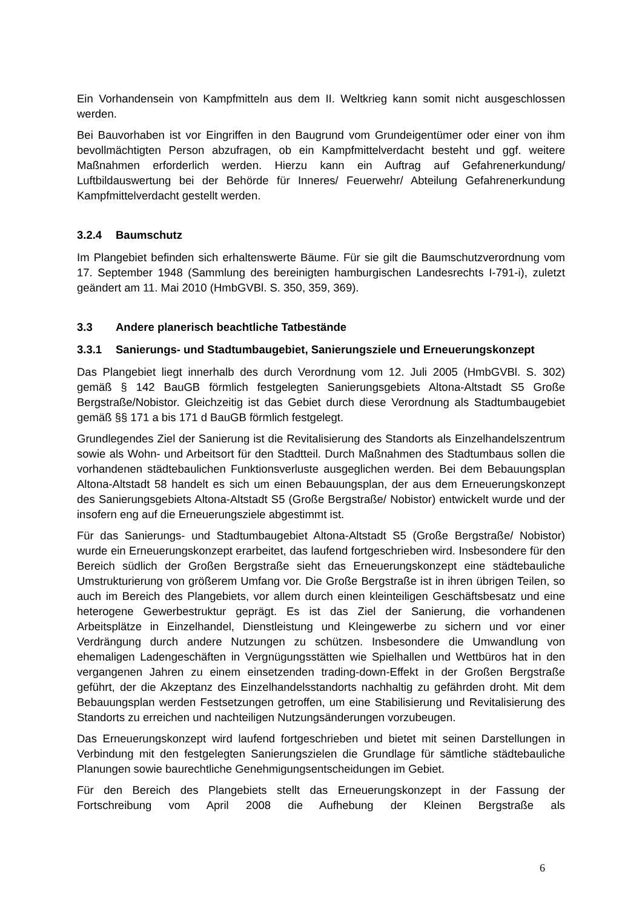Ein Vorhandensein von Kampfmitteln aus dem II. Weltkrieg kann somit nicht ausgeschlossen werden.
Bei Bauvorhaben ist vor Eingriffen in den Baugrund vom Grundeigentümer oder einer von ihm bevollmächtigten Person abzufragen, ob ein Kampfmittelverdacht besteht und ggf. weitere Maßnahmen erforderlich werden. Hierzu kann ein Auftrag auf Gefahrenerkundung/ Luftbildauswertung bei der Behörde für Inneres/ Feuerwehr/ Abteilung Gefahrenerkundung Kampfmittelverdacht gestellt werden.
3.2.4 Baumschutz
Im Plangebiet befinden sich erhaltenswerte Bäume. Für sie gilt die Baumschutzverordnung vom 17. September 1948 (Sammlung des bereinigten hamburgischen Landesrechts I-791-i), zuletzt geändert am 11. Mai 2010 (HmbGVBl. S. 350, 359, 369).
3.3 Andere planerisch beachtliche Tatbestände
3.3.1 Sanierungs- und Stadtumbaugebiet, Sanierungsziele und Erneuerungskonzept
Das Plangebiet liegt innerhalb des durch Verordnung vom 12. Juli 2005 (HmbGVBl. S. 302) gemäß § 142 BauGB förmlich festgelegten Sanierungsgebiets Altona-Altstadt S5 Große Bergstraße/Nobistor. Gleichzeitig ist das Gebiet durch diese Verordnung als Stadtumbaugebiet gemäß §§ 171 a bis 171 d BauGB förmlich festgelegt.
Grundlegendes Ziel der Sanierung ist die Revitalisierung des Standorts als Einzelhandelszentrum sowie als Wohn- und Arbeitsort für den Stadtteil. Durch Maßnahmen des Stadtumbaus sollen die vorhandenen städtebaulichen Funktionsverluste ausgeglichen werden. Bei dem Bebauungsplan Altona-Altstadt 58 handelt es sich um einen Bebauungsplan, der aus dem Erneuerungskonzept des Sanierungsgebiets Altona-Altstadt S5 (Große Bergstraße/ Nobistor) entwickelt wurde und der insofern eng auf die Erneuerungsziele abgestimmt ist.
Für das Sanierungs- und Stadtumbaugebiet Altona-Altstadt S5 (Große Bergstraße/ Nobistor) wurde ein Erneuerungskonzept erarbeitet, das laufend fortgeschrieben wird. Insbesondere für den Bereich südlich der Großen Bergstraße sieht das Erneuerungskonzept eine städtebauliche Umstrukturierung von größerem Umfang vor. Die Große Bergstraße ist in ihren übrigen Teilen, so auch im Bereich des Plangebiets, vor allem durch einen kleinteiligen Geschäftsbesatz und eine heterogene Gewerbestruktur geprägt. Es ist das Ziel der Sanierung, die vorhandenen Arbeitsplätze in Einzelhandel, Dienstleistung und Kleingewerbe zu sichern und vor einer Verdrängung durch andere Nutzungen zu schützen. Insbesondere die Umwandlung von ehemaligen Ladengeschäften in Vergnügungsstätten wie Spielhallen und Wettbüros hat in den vergangenen Jahren zu einem einsetzenden trading-down-Effekt in der Großen Bergstraße geführt, der die Akzeptanz des Einzelhandelsstandorts nachhaltig zu gefährden droht. Mit dem Bebauungsplan werden Festsetzungen getroffen, um eine Stabilisierung und Revitalisierung des Standorts zu erreichen und nachteiligen Nutzungsänderungen vorzubeugen.
Das Erneuerungskonzept wird laufend fortgeschrieben und bietet mit seinen Darstellungen in Verbindung mit den festgelegten Sanierungszielen die Grundlage für sämtliche städtebauliche Planungen sowie baurechtliche Genehmigungsentscheidungen im Gebiet.
Für den Bereich des Plangebiets stellt das Erneuerungskonzept in der Fassung der Fortschreibung vom April 2008 die Aufhebung der Kleinen Bergstraße als
6